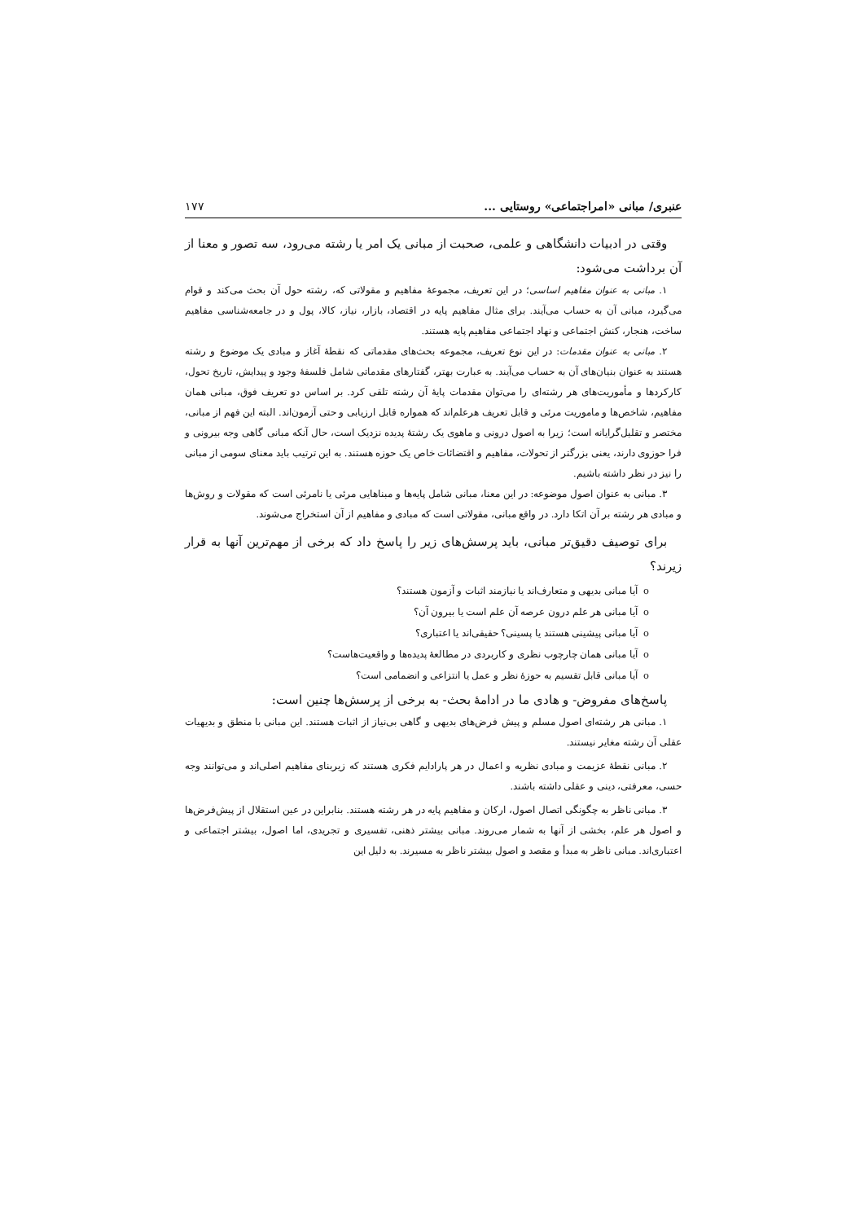عنبری/ مبانی «امراجتماعی» روستایی ... ۱۷۷
وقتی در ادبیات دانشگاهی و علمی، صحبت از مبانی یک امر یا رشته می‌رود، سه تصور و معنا از آن برداشت می‌شود:
۱. مبانی به عنوان مفاهیم اساسی؛ در این تعریف، مجموعهٔ مفاهیم و مقولاتی که، رشته حول آن بحث می‌کند و قوام می‌گیرد، مبانی آن به حساب می‌آیند. برای مثال مفاهیم پایه در اقتصاد، بازار، نیاز، کالا، پول و در جامعه‌شناسی مفاهیم ساخت، هنجار، کنش اجتماعی و نهاد اجتماعی مفاهیم پایه هستند.
۲. مبانی به عنوان مقدمات: در این نوع تعریف، مجموعه بحث‌های مقدماتی که نقطهٔ آغاز و مبادی یک موضوع و رشته هستند به عنوان بنیان‌های آن به حساب می‌آیند. به عبارت بهتر، گفتارهای مقدماتی شامل فلسفهٔ وجود و پیدایش، تاریخ تحول، کارکردها و مأموریت‌های هر رشته‌ای را می‌توان مقدمات پایهٔ آن رشته تلقی کرد. بر اساس دو تعریف فوق، مبانی همان مفاهیم، شاخص‌ها و ماموریت مرئی و قابل تعریف هرعلم‌اند که همواره قابل ارزیابی و حتی آزمون‌اند. البته این فهم از مبانی، مختصر و تقلیل‌گرایانه است؛ زیرا به اصول درونی و ماهوی یک رشتهٔ پدیده نزدیک است، حال آنکه مبانی گاهی وجه بیرونی و فرا حوزوی دارند، یعنی بزرگتر از تحولات، مفاهیم و اقتضائات خاص یک حوزه هستند. به این ترتیب باید معنای سومی از مبانی را نیز در نظر داشته باشیم.
۳. مبانی به عنوان اصول موضوعه: در این معنا، مبانی شامل پایه‌ها و مبناهایی مرئی یا نامرئی است که مقولات و روش‌ها و مبادی هر رشته بر آن اتکا دارد. در واقع مبانی، مقولاتی است که مبادی و مفاهیم از آن استخراج می‌شوند.
برای توصیف دقیق‌تر مبانی، باید پرسش‌های زیر را پاسخ داد که برخی از مهم‌ترین آنها به قرار زیرند؟
o آیا مبانی بدیهی و متعارف‌اند یا نیازمند اثبات و آزمون هستند؟
o آیا مبانی هر علم درون عرصه آن علم است یا بیرون آن؟
o آیا مبانی پیشینی هستند یا پسینی؟ حقیقی‌اند یا اعتباری؟
o آیا مبانی همان چارچوب نظری و کاربردی در مطالعهٔ پدیده‌ها و واقعیت‌هاست؟
o آیا مبانی قابل تقسیم به حوزهٔ نظر و عمل یا انتزاعی و انضمامی است؟
پاسخ‌های مفروض- و هادی ما در ادامهٔ بحث- به برخی از پرسش‌ها چنین است:
۱. مبانی هر رشته‌ای اصول مسلم و پیش فرض‌های بدیهی و گاهی بی‌نیاز از اثبات هستند. این مبانی با منطق و بدیهیات عقلی آن رشته مغایر نیستند.
۲. مبانی نقطهٔ عزیمت و مبادی نظریه و اعمال در هر پارادایم فکری هستند که زیربنای مفاهیم اصلی‌اند و می‌توانند وجه حسی، معرفتی، دینی و عقلی داشته باشند.
۳. مبانی ناظر به چگونگی اتصال اصول، ارکان و مفاهیم پایه در هر رشته هستند. بنابراین در عین استقلال از پیش‌فرض‌ها و اصول هر علم، بخشی از آنها به شمار می‌روند. مبانی بیشتر ذهنی، تفسیری و تجریدی، اما اصول، بیشتر اجتماعی و اعتباری‌اند. مبانی ناظر به مبدأ و مقصد و اصول بیشتر ناظر به مسیرند. به دلیل این